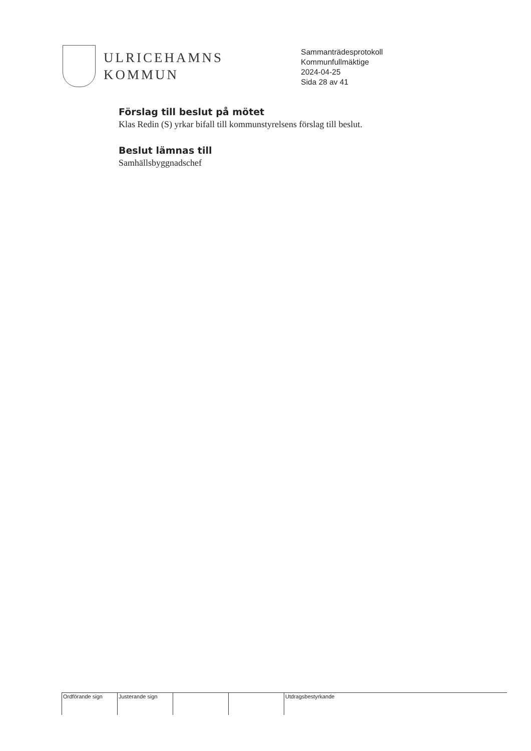ULRICEHAMNS
KOMMUN
Sammanträdesprotokoll
Kommunfullmäktige
2024-04-25
Sida 28 av 41
Förslag till beslut på mötet
Klas Redin (S) yrkar bifall till kommunstyrelsens förslag till beslut.
Beslut lämnas till
Samhällsbyggnadschef
| Ordförande sign | Justerande sign | | | Utdragsbestyrkande |